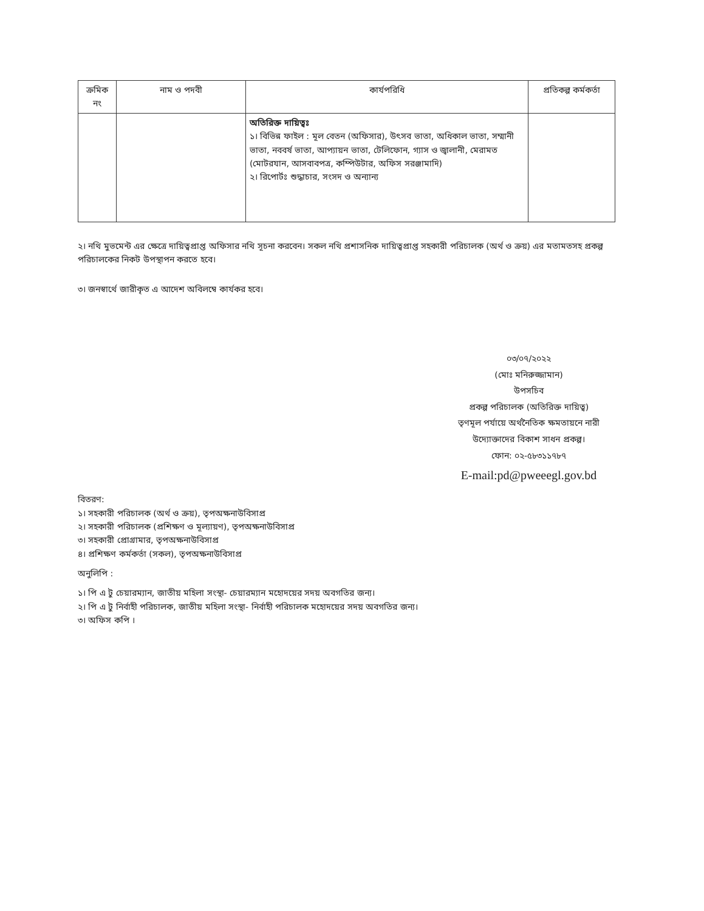| ক্রমিক নং | নাম ও পদবী | কার্যপরিধি | প্রতিকল্প কর্মকর্তা |
| --- | --- | --- | --- |
| | | অতিরিক্ত দায়িত্বঃ ১। বিভিন্ন ফাইল : মূল বেতন (অফিসার), উৎসব ভাতা, অধিকাল ভাতা, সম্মানী ভাতা, নববর্ষ ভাতা, আপ্যায়ন ভাতা, টেলিফোন, গ্যাস ও জ্বালানী, মেরামত (মোটরযান, আসবাবপত্র, কম্পিউটার, অফিস সরঞ্জামাদি) ২। রিপোর্টঃ শুদ্ধাচার, সংসদ ও অন্যান্য | |
২। নথি মুভমেন্ট এর ক্ষেত্রে দায়িত্বপ্রাপ্ত অফিসার নথি সূচনা করবেন। সকল নথি প্রশাসনিক দায়িত্বপ্রাপ্ত সহকারী পরিচালক (অর্থ ও ক্রয়) এর মতামতসহ প্রকল্প পরিচালকের নিকট উপস্থাপন করতে হবে।
৩। জনস্বার্থে জারীকৃত এ আদেশ অবিলম্বে কার্যকর হবে।
০৩/০৭/২০২২
(মোঃ মনিরুজ্জামান)
উপসচিব
প্রকল্প পরিচালক (অতিরিক্ত দায়িত্ব)
তৃণমূল পর্যায়ে অর্থনৈতিক ক্ষমতায়নে নারী উদ্যোক্তাদের বিকাশ সাধন প্রকল্প।
ফোন: ০২-৫৮৩১১৭৮৭
E-mail:pd@pweeegl.gov.bd
বিতরণ:
১। সহকারী পরিচালক (অর্থ ও ক্রয়), তৃপঅক্ষনাউবিসাপ্র
২। সহকারী পরিচালক (প্রশিক্ষণ ও মূল্যায়ণ), তৃপঅক্ষনাউবিসাপ্র
৩। সহকারী প্রোগ্রামার, তৃপঅক্ষনাউবিসাপ্র
৪। প্রশিক্ষণ কর্মকর্তা (সকল), তৃপঅক্ষনাউবিসাপ্র
অনুলিপি :
১। পি এ টু চেয়ারম্যান, জাতীয় মহিলা সংস্থা- চেয়ারম্যান মহোদয়ের সদয় অবগতির জন্য।
২। পি এ টু নির্বাহী পরিচালক, জাতীয় মহিলা সংস্থা- নির্বাহী পরিচালক মহোদয়ের সদয় অবগতির জন্য।
৩। অফিস কপি ।